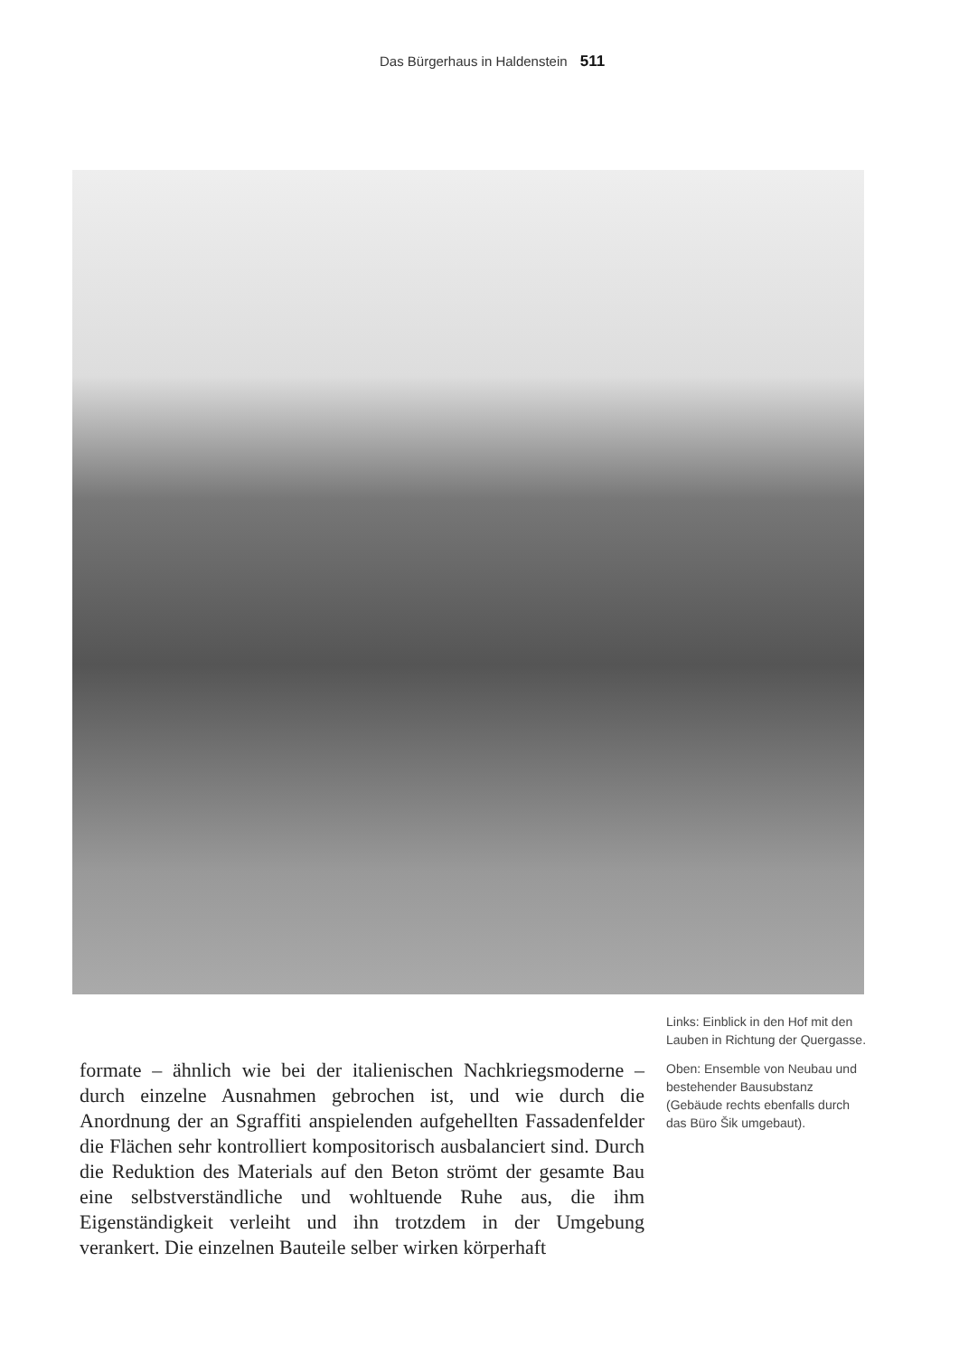Das Bürgerhaus in Haldenstein 511
Links: Einblick in den Hof mit den Lauben in Richtung der Quergasse.
Oben: Ensemble von Neubau und bestehender Bausubstanz (Gebäude rechts ebenfalls durch das Büro Šik umgebaut).
formate – ähnlich wie bei der italienischen Nachkriegsmoderne – durch einzelne Ausnahmen gebrochen ist, und wie durch die Anordnung der an Sgraffiti anspielenden aufgehellten Fassadenfelder die Flächen sehr kontrolliert kompositorisch ausbalanciert sind. Durch die Reduktion des Materials auf den Beton strömt der gesamte Bau eine selbstverständliche und wohltuende Ruhe aus, die ihm Eigenständigkeit verleiht und ihn trotzdem in der Umgebung verankert. Die einzelnen Bauteile selber wirken körperhaft